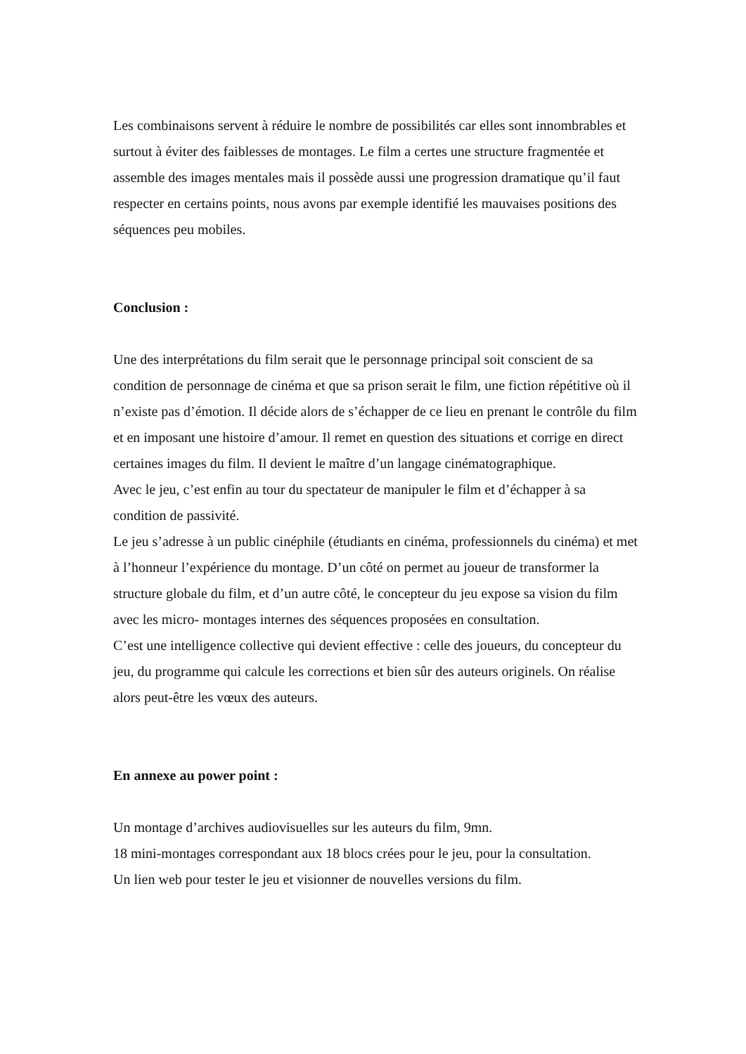Les combinaisons servent à réduire le nombre de possibilités car elles sont innombrables et surtout à éviter des faiblesses de montages. Le film a certes une structure fragmentée et assemble des images mentales mais il possède aussi une progression dramatique qu’il faut respecter en certains points, nous avons par exemple identifié les mauvaises positions des séquences peu mobiles.
Conclusion :
Une des interprétations du film serait que le personnage principal soit conscient de sa condition de personnage de cinéma et que sa prison serait le film, une fiction répétitive où il n’existe pas d’émotion. Il décide alors de s’échapper de ce lieu en prenant le contrôle du film et en imposant une histoire d’amour. Il remet en question des situations et corrige en direct certaines images du film. Il devient le maître d’un langage cinématographique.
Avec le jeu, c’est enfin au tour du spectateur de manipuler le film et d’échapper à sa condition de passivité.
Le jeu s’adresse à un public cinéphile (étudiants en cinéma, professionnels du cinéma) et met à l’honneur l’expérience du montage. D’un côté on permet au joueur de transformer la structure globale du film, et d’un autre côté, le concepteur du jeu expose sa vision du film avec les micro- montages internes des séquences proposées en consultation.
C’est une intelligence collective qui devient effective : celle des joueurs, du concepteur du jeu, du programme qui calcule les corrections et bien sûr des auteurs originels. On réalise alors peut-être les vœux des auteurs.
En annexe au power point :
Un montage d’archives audiovisuelles sur les auteurs du film, 9mn.
18 mini-montages correspondant aux 18 blocs crées pour le jeu, pour la consultation.
Un lien web pour tester le jeu et visionner de nouvelles versions du film.